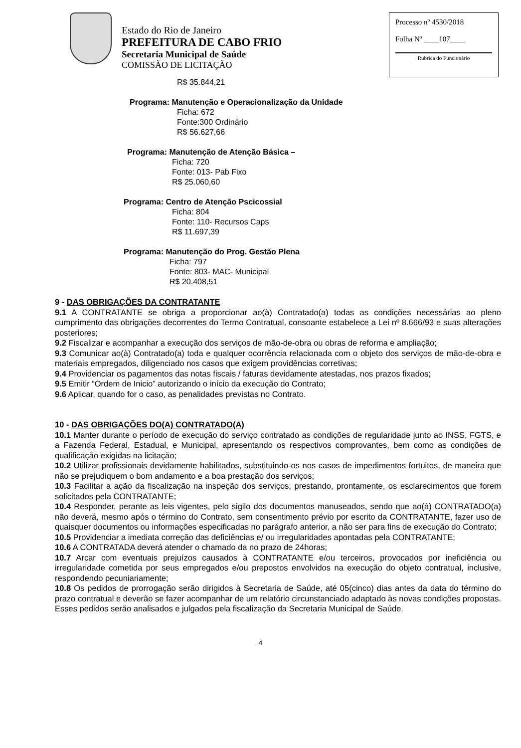Estado do Rio de Janeiro
PREFEITURA DE CABO FRIO
Secretaria Municipal de Saúde
COMISSÃO DE LICITAÇÃO
Processo nº 4530/2018
Folha Nº ____107____
Rubrica do Funcionário
R$ 35.844,21
Programa: Manutenção e Operacionalização da Unidade
Ficha: 672
Fonte:300 Ordinário
R$ 56.627,66
Programa: Manutenção de Atenção Básica –
Ficha: 720
Fonte: 013- Pab Fixo
R$ 25.060,60
Programa: Centro de Atenção Pscicossial
Ficha: 804
Fonte: 110- Recursos Caps
R$ 11.697,39
Programa: Manutenção do Prog. Gestão Plena
Ficha: 797
Fonte: 803- MAC- Municipal
R$ 20.408,51
9 - DAS OBRIGAÇÕES DA CONTRATANTE
9.1 A CONTRATANTE se obriga a proporcionar ao(à) Contratado(a) todas as condições necessárias ao pleno cumprimento das obrigações decorrentes do Termo Contratual, consoante estabelece a Lei nº 8.666/93 e suas alterações posteriores;
9.2 Fiscalizar e acompanhar a execução dos serviços de mão-de-obra ou obras de reforma e ampliação;
9.3 Comunicar ao(à) Contratado(a) toda e qualquer ocorrência relacionada com o objeto dos serviços de mão-de-obra e materiais empregados, diligenciado nos casos que exigem providências corretivas;
9.4 Providenciar os pagamentos das notas fiscais / faturas devidamente atestadas, nos prazos fixados;
9.5 Emitir “Ordem de Inicio” autorizando o início da execução do Contrato;
9.6 Aplicar, quando for o caso, as penalidades previstas no Contrato.
10 - DAS OBRIGAÇÕES DO(A) CONTRATADO(A)
10.1 Manter durante o período de execução do serviço contratado as condições de regularidade junto ao INSS, FGTS, e a Fazenda Federal, Estadual, e Municipal, apresentando os respectivos comprovantes, bem como as condições de qualificação exigidas na licitação;
10.2 Utilizar profissionais devidamente habilitados, substituindo-os nos casos de impedimentos fortuitos, de maneira que não se prejudiquem o bom andamento e a boa prestação dos serviços;
10.3 Facilitar a ação da fiscalização na inspeção dos serviços, prestando, prontamente, os esclarecimentos que forem solicitados pela CONTRATANTE;
10.4 Responder, perante as leis vigentes, pelo sigilo dos documentos manuseados, sendo que ao(à) CONTRATADO(a) não deverá, mesmo após o término do Contrato, sem consentimento prévio por escrito da CONTRATANTE, fazer uso de quaisquer documentos ou informações especificadas no parágrafo anterior, a não ser para fins de execução do Contrato;
10.5 Providenciar a imediata correção das deficiências e/ ou irregularidades apontadas pela CONTRATANTE;
10.6 A CONTRATADA deverá atender o chamado da no prazo de 24horas;
10.7 Arcar com eventuais prejuízos causados à CONTRATANTE e/ou terceiros, provocados por ineficiência ou irregularidade cometida por seus empregados e/ou prepostos envolvidos na execução do objeto contratual, inclusive, respondendo pecuniariamente;
10.8 Os pedidos de prorrogação serão dirigidos à Secretaria de Saúde, até 05(cinco) dias antes da data do término do prazo contratual e deverão se fazer acompanhar de um relatório circunstanciado adaptado às novas condições propostas. Esses pedidos serão analisados e julgados pela fiscalização da Secretaria Municipal de Saúde.
4